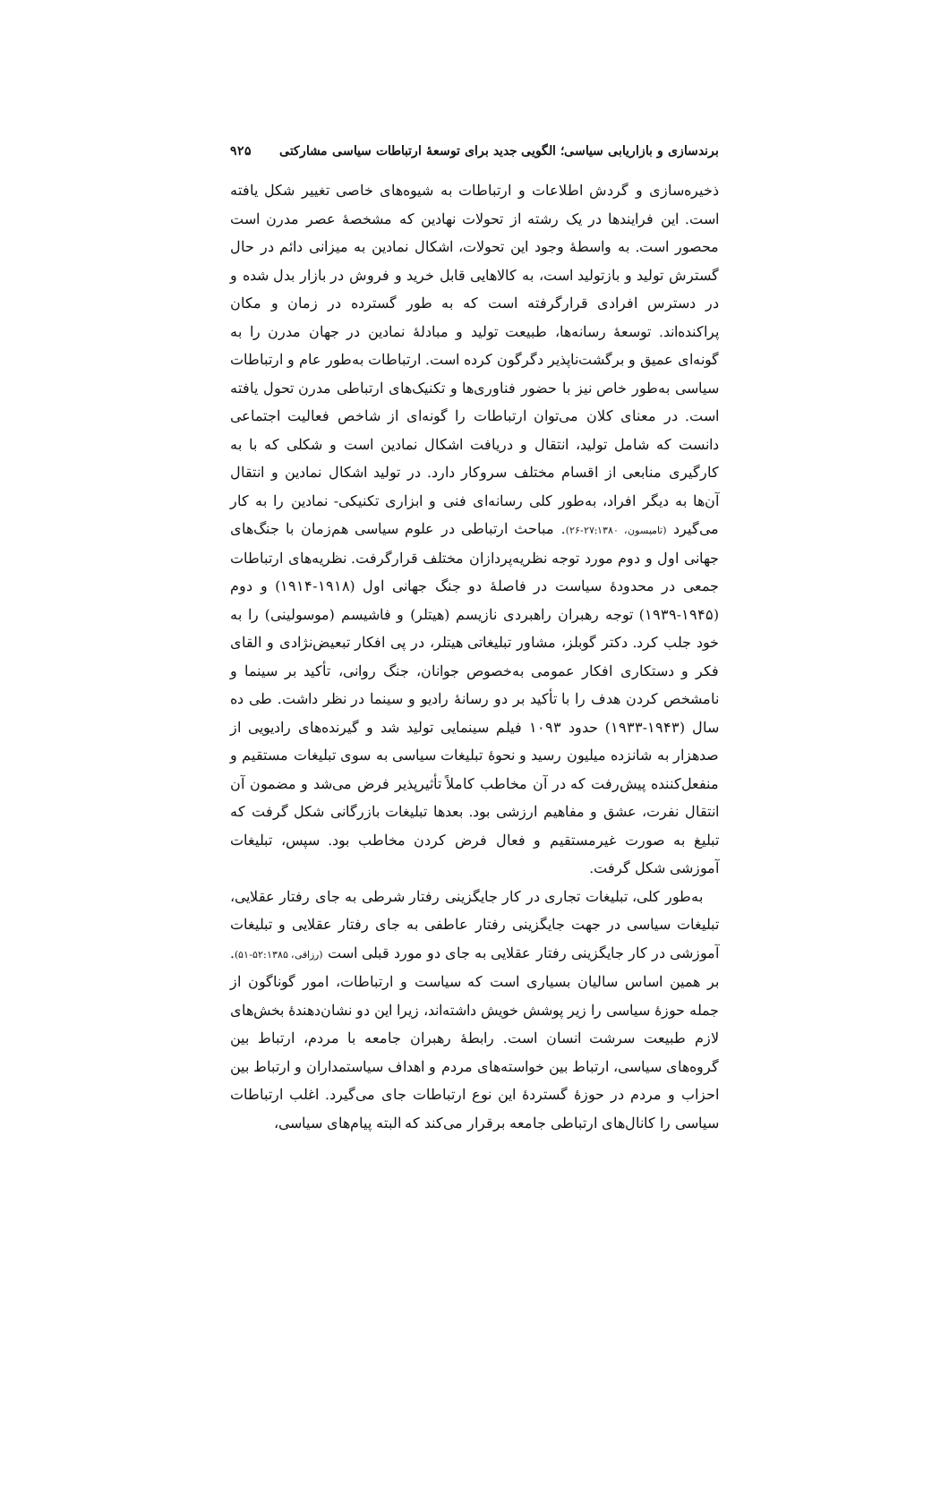برندسازی و بازاریابی سیاسی؛ الگویی جدید برای توسعهٔ ارتباطات سیاسی مشارکتی ۹۲۵
ذخیره‌سازی و گردش اطلاعات و ارتباطات به شیوه‌های خاصی تغییر شکل یافته است. این فرایندها در یک رشته از تحولات نهادین که مشخصهٔ عصر مدرن است محصور است. به واسطهٔ وجود این تحولات، اشکال نمادین به میزانی دائم در حال گسترش تولید و بازتولید است، به کالاهایی قابل خرید و فروش در بازار بدل شده و در دسترس افرادی قرارگرفته است که به طور گسترده در زمان و مکان پراکنده‌اند. توسعهٔ رسانه‌ها، طبیعت تولید و مبادلهٔ نمادین در جهان مدرن را به گونه‌ای عمیق و برگشت‌ناپذیر دگرگون کرده است. ارتباطات به‌طور عام و ارتباطات سیاسی به‌طور خاص نیز با حضور فناوری‌ها و تکنیک‌های ارتباطی مدرن تحول یافته است. در معنای کلان می‌توان ارتباطات را گونه‌ای از شاخص فعالیت اجتماعی دانست که شامل تولید، انتقال و دریافت اشکال نمادین است و شکلی که با به کارگیری منابعی از اقسام مختلف سروکار دارد. در تولید اشکال نمادین و انتقال آن‌ها به دیگر افراد، به‌طور کلی رسانه‌ای فنی و ابزاری تکنیکی- نمادین را به کار می‌گیرد (تامپسون، ۲۷:۱۳۸۰-۲۶). مباحث ارتباطی در علوم سیاسی هم‌زمان با جنگ‌های جهانی اول و دوم مورد توجه نظریه‌پردازان مختلف قرارگرفت. نظریه‌های ارتباطات جمعی در محدودهٔ سیاست در فاصلهٔ دو جنگ جهانی اول (۱۹۱۸-۱۹۱۴) و دوم (۱۹۴۵-۱۹۳۹) توجه رهبران راهبردی نازیسم (هیتلر) و فاشیسم (موسولینی) را به خود جلب کرد. دکتر گوبلز، مشاور تبلیغاتی هیتلر، در پی افکار تبعیض‌نژادی و القای فکر و دستکاری افکار عمومی به‌خصوص جوانان، جنگ روانی، تأکید بر سینما و نامشخص کردن هدف را با تأکید بر دو رسانهٔ رادیو و سینما در نظر داشت. طی ده سال (۱۹۴۳-۱۹۳۳) حدود ۱۰۹۳ فیلم سینمایی تولید شد و گیرنده‌های رادیویی از صدهزار به شانزده میلیون رسید و نحوهٔ تبلیغات سیاسی به سوی تبلیغات مستقیم و منفعل‌کننده پیش‌رفت که در آن مخاطب کاملاً تأثیرپذیر فرض می‌شد و مضمون آن انتقال نفرت، عشق و مفاهیم ارزشی بود. بعدها تبلیغات بازرگانی شکل گرفت که تبلیغ به صورت غیرمستقیم و فعال فرض کردن مخاطب بود. سپس، تبلیغات آموزشی شکل گرفت.
به‌طور کلی، تبلیغات تجاری در کار جایگزینی رفتار شرطی به جای رفتار عقلایی، تبلیغات سیاسی در جهت جایگزینی رفتار عاطفی به جای رفتار عقلایی و تبلیغات آموزشی در کار جایگزینی رفتار عقلایی به جای دو مورد قبلی است (رزاقی، ۵۲:۱۳۸۵-۵۱). بر همین اساس سالیان بسیاری است که سیاست و ارتباطات، امور گوناگون از جمله حوزهٔ سیاسی را زیر پوشش خویش داشته‌اند، زیرا این دو نشان‌دهندهٔ بخش‌های لازم طبیعت سرشت انسان است. رابطهٔ رهبران جامعه با مردم، ارتباط بین گروه‌های سیاسی، ارتباط بین خواسته‌های مردم و اهداف سیاستمداران و ارتباط بین احزاب و مردم در حوزهٔ گستردهٔ این نوع ارتباطات جای می‌گیرد. اغلب ارتباطات سیاسی را کانال‌های ارتباطی جامعه برقرار می‌کند که البته پیام‌های سیاسی،